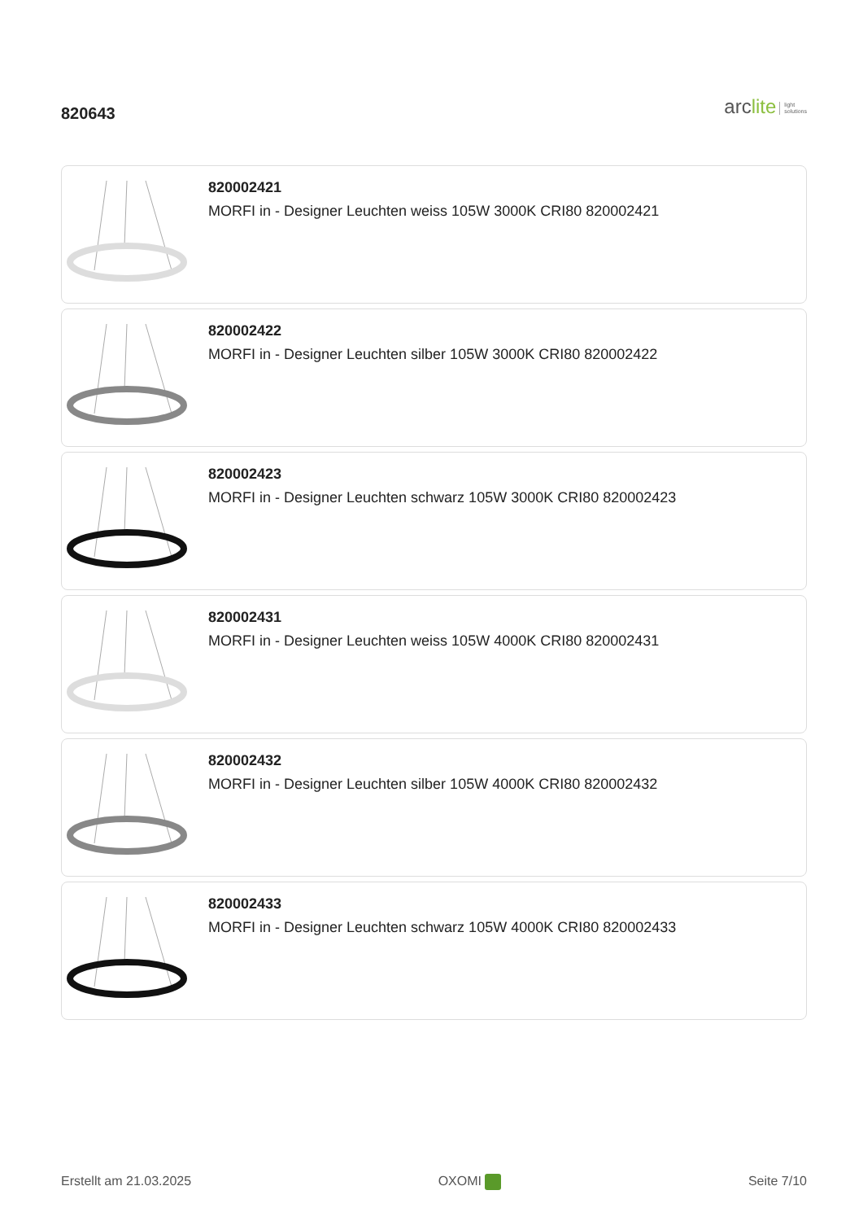820643
arclite light
solutions
820002421
MORFI in - Designer Leuchten weiss 105W 3000K CRI80 820002421
820002422
MORFI in - Designer Leuchten silber 105W 3000K CRI80 820002422
820002423
MORFI in - Designer Leuchten schwarz 105W 3000K CRI80 820002423
820002431
MORFI in - Designer Leuchten weiss 105W 4000K CRI80 820002431
820002432
MORFI in - Designer Leuchten silber 105W 4000K CRI80 820002432
820002433
MORFI in - Designer Leuchten schwarz 105W 4000K CRI80 820002433
Erstellt am 21.03.2025 OXOMI Seite 7/10